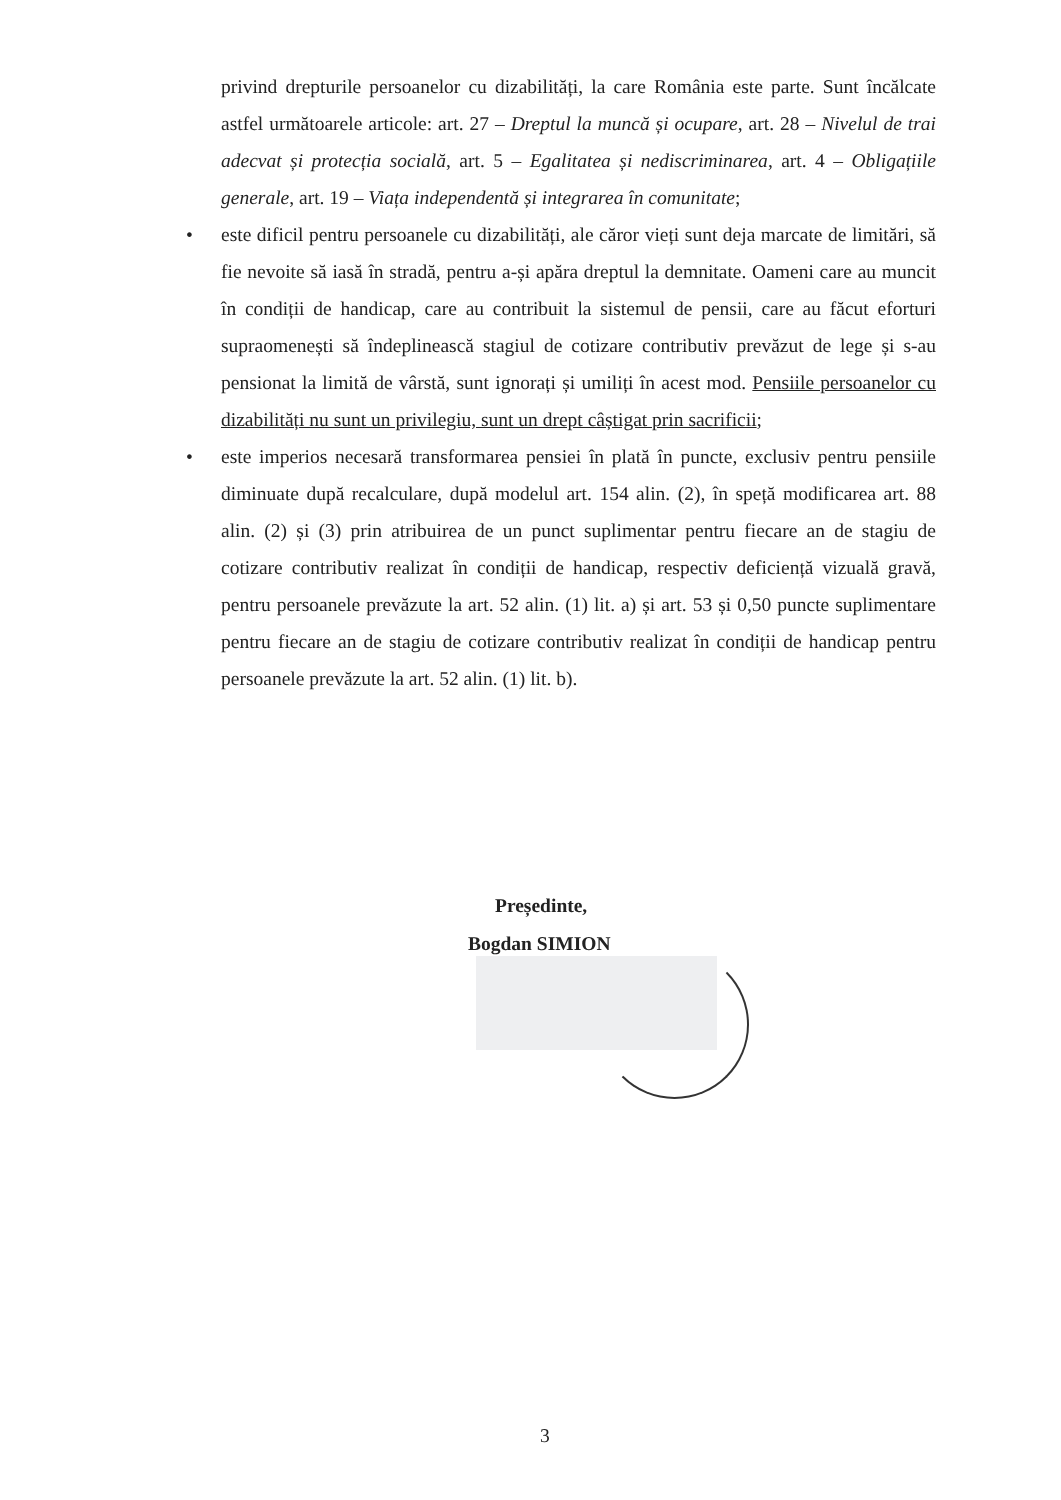privind drepturile persoanelor cu dizabilități, la care România este parte. Sunt încălcate astfel următoarele articole: art. 27 – Dreptul la muncă și ocupare, art. 28 – Nivelul de trai adecvat și protecția socială, art. 5 – Egalitatea și nediscriminarea, art. 4 – Obligațiile generale, art. 19 – Viața independentă și integrarea în comunitate;
• este dificil pentru persoanele cu dizabilități, ale căror vieți sunt deja marcate de limitări, să fie nevoite să iasă în stradă, pentru a-și apăra dreptul la demnitate. Oameni care au muncit în condiții de handicap, care au contribuit la sistemul de pensii, care au făcut eforturi supraomenești să îndeplinească stagiul de cotizare contributiv prevăzut de lege și s-au pensionat la limită de vârstă, sunt ignorați și umiliți în acest mod. Pensiile persoanelor cu dizabilități nu sunt un privilegiu, sunt un drept câștigat prin sacrificii;
• este imperios necesară transformarea pensiei în plată în puncte, exclusiv pentru pensiile diminuate după recalculare, după modelul art. 154 alin. (2), în speță modificarea art. 88 alin. (2) și (3) prin atribuirea de un punct suplimentar pentru fiecare an de stagiu de cotizare contributiv realizat în condiții de handicap, respectiv deficiență vizuală gravă, pentru persoanele prevăzute la art. 52 alin. (1) lit. a) și art. 53 și 0,50 puncte suplimentare pentru fiecare an de stagiu de cotizare contributiv realizat în condiții de handicap pentru persoanele prevăzute la art. 52 alin. (1) lit. b).
Președinte,
Bogdan SIMION
3